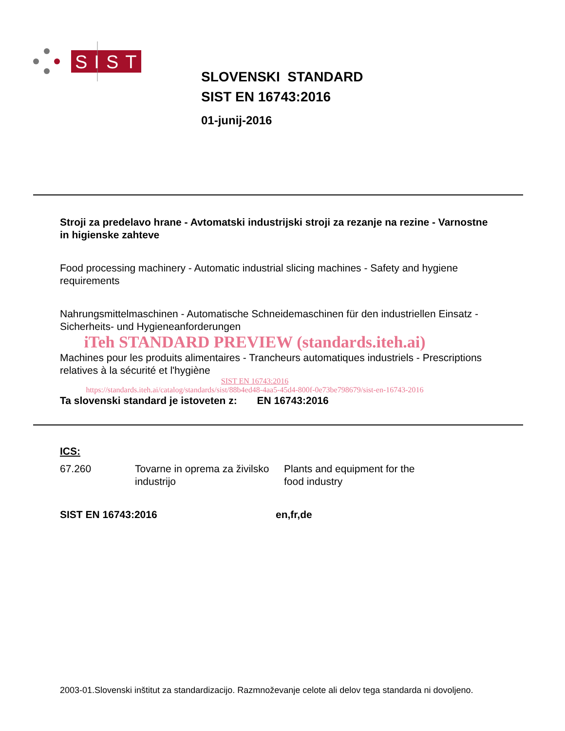SIST
SLOVENSKI STANDARD
SIST EN 16743:2016
01-junij-2016
Stroji za predelavo hrane - Avtomatski industrijski stroji za rezanje na rezine - Varnostne in higienske zahteve
Food processing machinery - Automatic industrial slicing machines - Safety and hygiene requirements
Nahrungsmittelmaschinen - Automatische Schneidemaschinen für den industriellen Einsatz - Sicherheits- und Hygieneanforderungen
iTeh STANDARD PREVIEW (standards.iteh.ai)
Machines pour les produits alimentaires - Trancheurs automatiques industriels - Prescriptions relatives à la sécurité et l'hygiène
SIST EN 16743:2016
https://standards.iteh.ai/catalog/standards/sist/88b4ed48-4aa5-45d4-800f-0e73be798679/sist-en-16743-2016
Ta slovenski standard je istoveten z: EN 16743:2016
ICS:
67.260 Tovarne in oprema za živilsko industrijo
Plants and equipment for the food industry
SIST EN 16743:2016 en,fr,de
2003-01.Slovenski inštitut za standardizacijo. Razmnoževanje celote ali delov tega standarda ni dovoljeno.